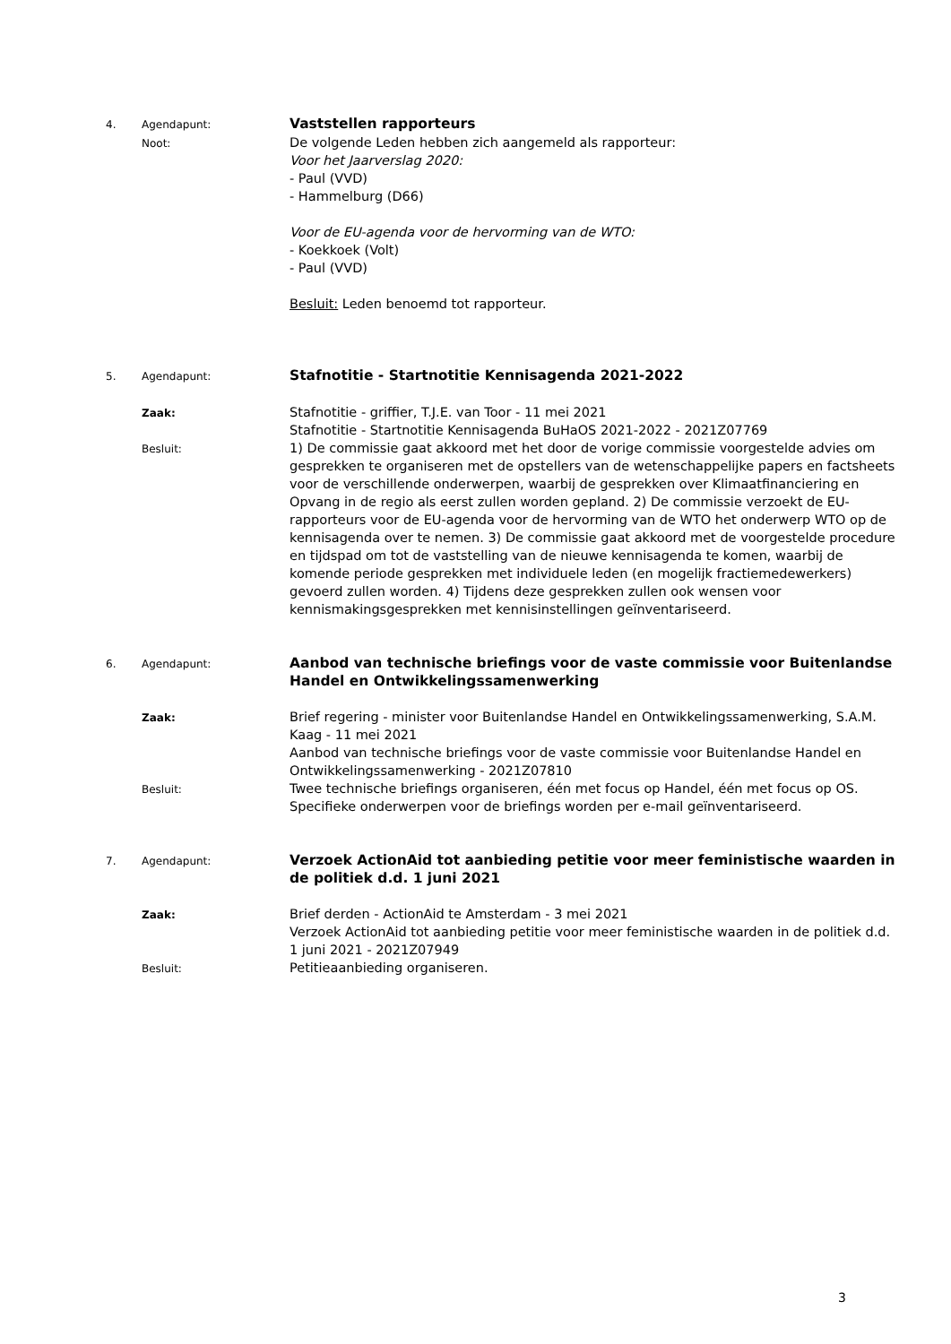4.
Agendapunt:
Vaststellen rapporteurs
Noot:
De volgende Leden hebben zich aangemeld als rapporteur:
Voor het Jaarverslag 2020:
- Paul (VVD)
- Hammelburg (D66)
Voor de EU-agenda voor de hervorming van de WTO:
- Koekkoek (Volt)
- Paul (VVD)
Besluit: Leden benoemd tot rapporteur.
5.
Agendapunt:
Stafnotitie - Startnotitie Kennisagenda 2021-2022
Zaak:
Stafnotitie - griffier, T.J.E. van Toor - 11 mei 2021
Stafnotitie - Startnotitie Kennisagenda BuHaOS 2021-2022 - 2021Z07769
Besluit:
1) De commissie gaat akkoord met het door de vorige commissie voorgestelde advies om gesprekken te organiseren met de opstellers van de wetenschappelijke papers en factsheets voor de verschillende onderwerpen, waarbij de gesprekken over Klimaatfinanciering en Opvang in de regio als eerst zullen worden gepland. 2) De commissie verzoekt de EU-rapporteurs voor de EU-agenda voor de hervorming van de WTO het onderwerp WTO op de kennisagenda over te nemen. 3) De commissie gaat akkoord met de voorgestelde procedure en tijdspad om tot de vaststelling van de nieuwe kennisagenda te komen, waarbij de komende periode gesprekken met individuele leden (en mogelijk fractiemedewerkers) gevoerd zullen worden. 4) Tijdens deze gesprekken zullen ook wensen voor kennismakingsgesprekken met kennisinstellingen geïnventariseerd.
6.
Agendapunt:
Aanbod van technische briefings voor de vaste commissie voor Buitenlandse Handel en Ontwikkelingssamenwerking
Zaak:
Brief regering - minister voor Buitenlandse Handel en Ontwikkelingssamenwerking, S.A.M. Kaag - 11 mei 2021
Aanbod van technische briefings voor de vaste commissie voor Buitenlandse Handel en Ontwikkelingssamenwerking - 2021Z07810
Besluit:
Twee technische briefings organiseren, één met focus op Handel, één met focus op OS. Specifieke onderwerpen voor de briefings worden per e-mail geïnventariseerd.
7.
Agendapunt:
Verzoek ActionAid tot aanbieding petitie voor meer feministische waarden in de politiek d.d. 1 juni 2021
Zaak:
Brief derden - ActionAid te Amsterdam - 3 mei 2021
Verzoek ActionAid tot aanbieding petitie voor meer feministische waarden in de politiek d.d. 1 juni 2021 - 2021Z07949
Besluit:
Petitieaanbieding organiseren.
3